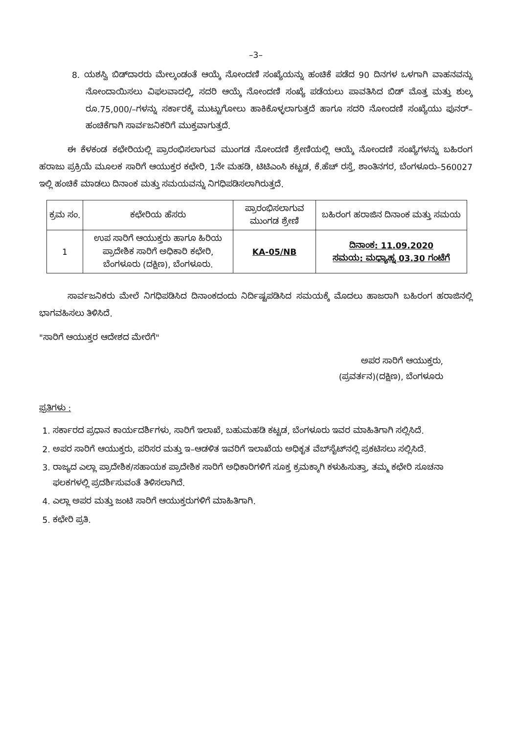–3–
8. ಯಶಸ್ವಿ ಬಿಡ್‌ದಾರರು ಮೇಲ್ಕಂಡಂತೆ ಆಯ್ಕೆ ನೋಂದಣಿ ಸಂಖ್ಯೆಯನ್ನು ಹಂಚಿಕೆ ಪಡೆದ 90 ದಿನಗಳ ಒಳಗಾಗಿ ವಾಹನವನ್ನು ನೋಂದಾಯಿಸಲು ವಿಫಲವಾದಲ್ಲಿ, ಸದರಿ ಆಯ್ಕೆ ನೋಂದಣಿ ಸಂಖ್ಯೆ ಪಡೆಯಲು ಪಾವತಿಸಿದ ಬಿಡ್ ಮೊತ್ತ ಮತ್ತು ಶುಲ್ಕ ರೂ.75,000/–ಗಳನ್ನು ಸರ್ಕಾರಕ್ಕೆ ಮುಟ್ಟುಗೋಲು ಹಾಕಿಕೊಳ್ಳಲಾಗುತ್ತದೆ ಹಾಗೂ ಸದರಿ ನೋಂದಣಿ ಸಂಖ್ಯೆಯು ಪುನರ್–ಹಂಚಿಕೆಗಾಗಿ ಸಾರ್ವಜನಿಕರಿಗೆ ಮುಕ್ತವಾಗುತ್ತದೆ.
ಈ ಕೆಳಕಂಡ ಕಛೇರಿಯಲ್ಲಿ ಪ್ರಾರಂಭಿಸಲಾಗುವ ಮುಂಗಡ ನೋಂದಣಿ ಶ್ರೇಣಿಯಲ್ಲಿ ಆಯ್ಕೆ ನೋಂದಣಿ ಸಂಖ್ಯೆಗಳನ್ನು ಬಹಿರಂಗ ಹರಾಜು ಪ್ರಕ್ರಿಯೆ ಮೂಲಕ ಸಾರಿಗೆ ಆಯುಕ್ತರ ಕಛೇರಿ, 1ನೇ ಮಹಡಿ, ಟಿಟಿಎಂಸಿ ಕಟ್ಟಡ, ಕೆ.ಹೆಚ್ ರಸ್ತೆ, ಶಾಂತಿನಗರ, ಬೆಂಗಳೂರು–560027 ಇಲ್ಲಿ ಹಂಚಿಕೆ ಮಾಡಲು ದಿನಾಂಕ ಮತ್ತು ಸಮಯವನ್ನು ನಿಗಧಿಪಡಿಸಲಾಗಿರುತ್ತದೆ.
| ಕ್ರಮ ಸಂ. | ಕಛೇರಿಯ ಹೆಸರು | ಪ್ರಾರಂಭಿಸಲಾಗುವ ಮುಂಗಡ ಶ್ರೇಣಿ | ಬಹಿರಂಗ ಹರಾಜಿನ ದಿನಾಂಕ ಮತ್ತು ಸಮಯ |
| --- | --- | --- | --- |
| 1 | ಉಪ ಸಾರಿಗೆ ಆಯುಕ್ತರು ಹಾಗೂ ಹಿರಿಯ ಪ್ರಾದೇಶಿಕ ಸಾರಿಗೆ ಅಧಿಕಾರಿ ಕಛೇರಿ, ಬೆಂಗಳೂರು (ದಕ್ಷಿಣ), ಬೆಂಗಳೂರು. | KA-05/NB | ದಿನಾಂಕ: 11.09.2020 ಸಮಯ: ಮಧ್ಯಾಹ್ನ 03.30 ಗಂಟೆಗೆ |
ಸಾರ್ವಜನಿಕರು ಮೇಲೆ ನಿಗಧಿಪಡಿಸಿದ ದಿನಾಂಕದಂದು ನಿರ್ದಿಷ್ಟಪಡಿಸಿದ ಸಮಯಕ್ಕೆ ಮೊದಲು ಹಾಜರಾಗಿ ಬಹಿರಂಗ ಹರಾಜಿನಲ್ಲಿ ಭಾಗವಹಿಸಲು ತಿಳಿಸಿದೆ.
"ಸಾರಿಗೆ ಆಯುಕ್ತರ ಆದೇಶದ ಮೇರೆಗೆ"
ಅಪರ ಸಾರಿಗೆ ಆಯುಕ್ತರು,
(ಪ್ರವರ್ತನ)(ದಕ್ಷಿಣ), ಬೆಂಗಳೂರು
ಪ್ರತಿಗಳು :
1. ಸರ್ಕಾರದ ಪ್ರಧಾನ ಕಾರ್ಯದರ್ಶಿಗಳು, ಸಾರಿಗೆ ಇಲಾಖೆ, ಬಹುಮಹಡಿ ಕಟ್ಟಡ, ಬೆಂಗಳೂರು ಇವರ ಮಾಹಿತಿಗಾಗಿ ಸಲ್ಲಿಸಿದೆ.
2. ಅಪರ ಸಾರಿಗೆ ಆಯುಕ್ತರು, ಪರಿಸರ ಮತ್ತು ಇ–ಆಡಳಿತ ಇವರಿಗೆ ಇಲಾಖೆಯ ಅಧಿಕೃತ ವೆಬ್‌ಸೈಟ್‌ನಲ್ಲಿ ಪ್ರಕಟಿಸಲು ಸಲ್ಲಿಸಿದೆ.
3. ರಾಜ್ಯದ ಎಲ್ಲಾ ಪ್ರಾದೇಶಿಕ/ಸಹಾಯಕ ಪ್ರಾದೇಶಿಕ ಸಾರಿಗೆ ಅಧಿಕಾರಿಗಳಿಗೆ ಸೂಕ್ತ ಕ್ರಮಕ್ಕಾಗಿ ಕಳುಹಿಸುತ್ತಾ, ತಮ್ಮ ಕಛೇರಿ ಸೂಚನಾ ಫಲಕಗಳಲ್ಲಿ ಪ್ರದರ್ಶಿಸುವಂತೆ ತಿಳಿಸಲಾಗಿದೆ.
4. ಎಲ್ಲಾ ಅಪರ ಮತ್ತು ಜಂಟಿ ಸಾರಿಗೆ ಆಯುಕ್ತರುಗಳಿಗೆ ಮಾಹಿತಿಗಾಗಿ.
5. ಕಛೇರಿ ಪ್ರತಿ.